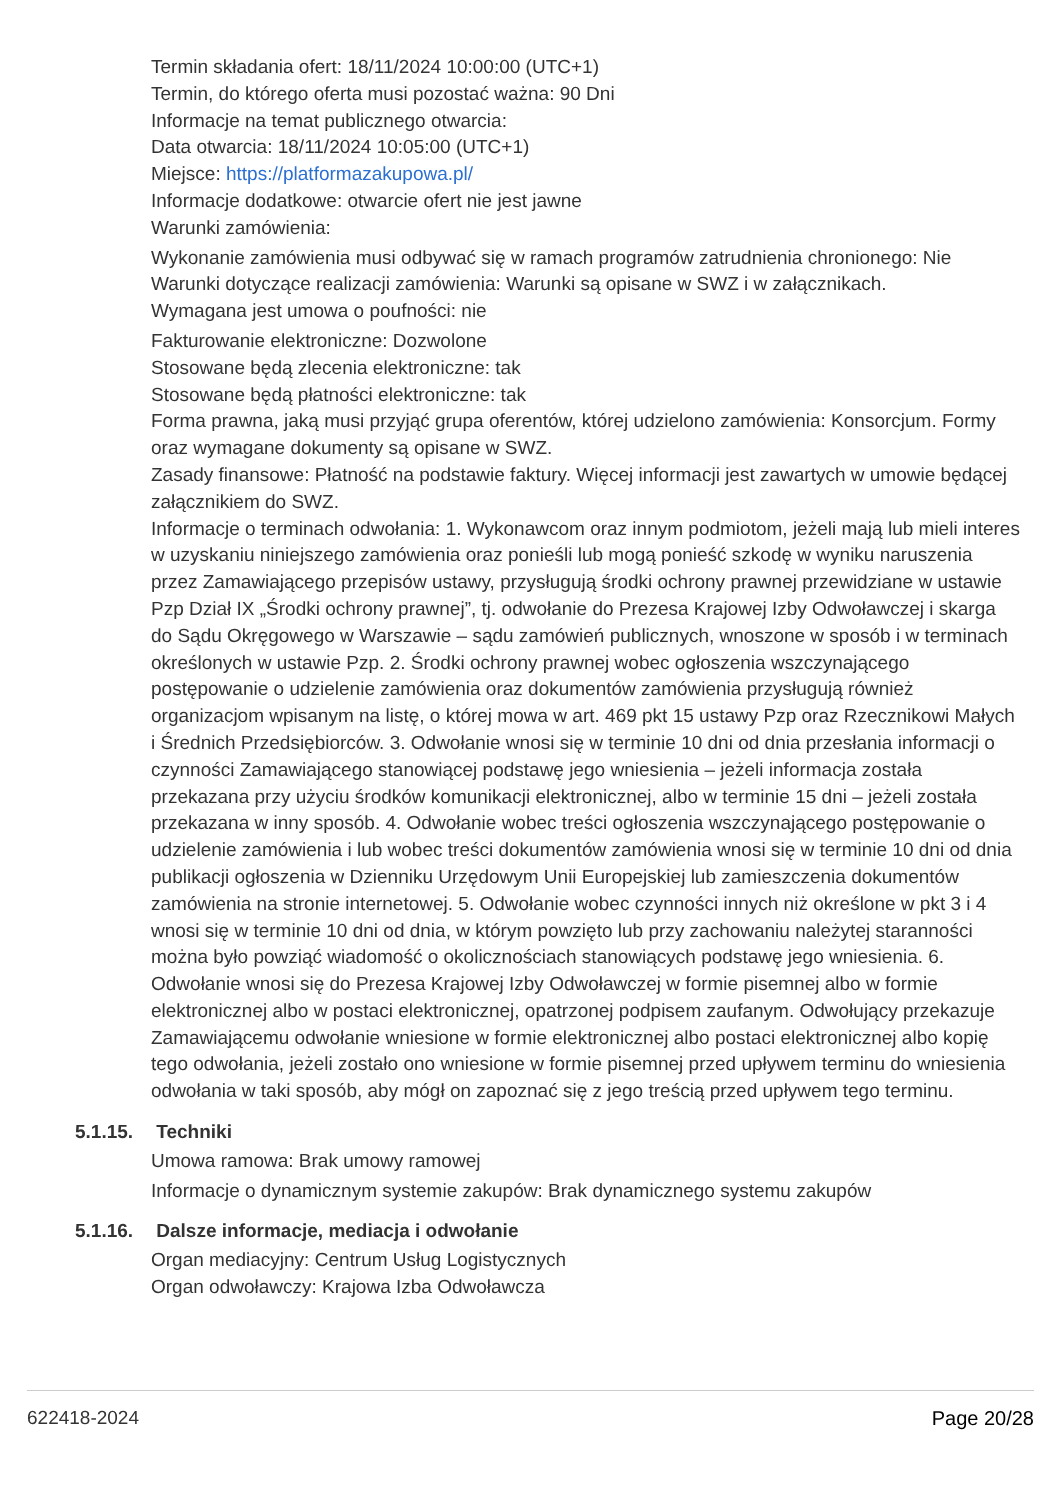Termin składania ofert: 18/11/2024 10:00:00 (UTC+1)
Termin, do którego oferta musi pozostać ważna: 90 Dni
Informacje na temat publicznego otwarcia:
Data otwarcia: 18/11/2024 10:05:00 (UTC+1)
Miejsce: https://platformazakupowa.pl/
Informacje dodatkowe: otwarcie ofert nie jest jawne
Warunki zamówienia:
Wykonanie zamówienia musi odbywać się w ramach programów zatrudnienia chronionego: Nie
Warunki dotyczące realizacji zamówienia: Warunki są opisane w SWZ i w załącznikach.
Wymagana jest umowa o poufności: nie
Fakturowanie elektroniczne: Dozwolone
Stosowane będą zlecenia elektroniczne: tak
Stosowane będą płatności elektroniczne: tak
Forma prawna, jaką musi przyjąć grupa oferentów, której udzielono zamówienia: Konsorcjum. Formy oraz wymagane dokumenty są opisane w SWZ.
Zasady finansowe: Płatność na podstawie faktury. Więcej informacji jest zawartych w umowie będącej załącznikiem do SWZ.
Informacje o terminach odwołania: 1. Wykonawcom oraz innym podmiotom, jeżeli mają lub mieli interes w uzyskaniu niniejszego zamówienia oraz ponieśli lub mogą ponieść szkodę w wyniku naruszenia przez Zamawiającego przepisów ustawy, przysługują środki ochrony prawnej przewidziane w ustawie Pzp Dział IX „Środki ochrony prawnej”, tj. odwołanie do Prezesa Krajowej Izby Odwoławczej i skarga do Sądu Okręgowego w Warszawie – sądu zamówień publicznych, wnoszone w sposób i w terminach określonych w ustawie Pzp. 2. Środki ochrony prawnej wobec ogłoszenia wszczynającego postępowanie o udzielenie zamówienia oraz dokumentów zamówienia przysługują również organizacjom wpisanym na listę, o której mowa w art. 469 pkt 15 ustawy Pzp oraz Rzecznikowi Małych i Średnich Przedsiębiorców. 3. Odwołanie wnosi się w terminie 10 dni od dnia przesłania informacji o czynności Zamawiającego stanowiącej podstawę jego wniesienia – jeżeli informacja została przekazana przy użyciu środków komunikacji elektronicznej, albo w terminie 15 dni – jeżeli została przekazana w inny sposób. 4. Odwołanie wobec treści ogłoszenia wszczynającego postępowanie o udzielenie zamówienia i lub wobec treści dokumentów zamówienia wnosi się w terminie 10 dni od dnia publikacji ogłoszenia w Dzienniku Urzędowym Unii Europejskiej lub zamieszczenia dokumentów zamówienia na stronie internetowej. 5. Odwołanie wobec czynności innych niż określone w pkt 3 i 4 wnosi się w terminie 10 dni od dnia, w którym powzięto lub przy zachowaniu należytej staranności można było powziąć wiadomość o okolicznościach stanowiących podstawę jego wniesienia. 6. Odwołanie wnosi się do Prezesa Krajowej Izby Odwoławczej w formie pisemnej albo w formie elektronicznej albo w postaci elektronicznej, opatrzonej podpisem zaufanym. Odwołujący przekazuje Zamawiającemu odwołanie wniesione w formie elektronicznej albo postaci elektronicznej albo kopię tego odwołania, jeżeli zostało ono wniesione w formie pisemnej przed upływem terminu do wniesienia odwołania w taki sposób, aby mógł on zapoznać się z jego treścią przed upływem tego terminu.
5.1.15. Techniki
Umowa ramowa: Brak umowy ramowej
Informacje o dynamicznym systemie zakupów: Brak dynamicznego systemu zakupów
5.1.16. Dalsze informacje, mediacja i odwołanie
Organ mediacyjny: Centrum Usług Logistycznych
Organ odwoławczy: Krajowa Izba Odwoławcza
622418-2024 Page 20/28